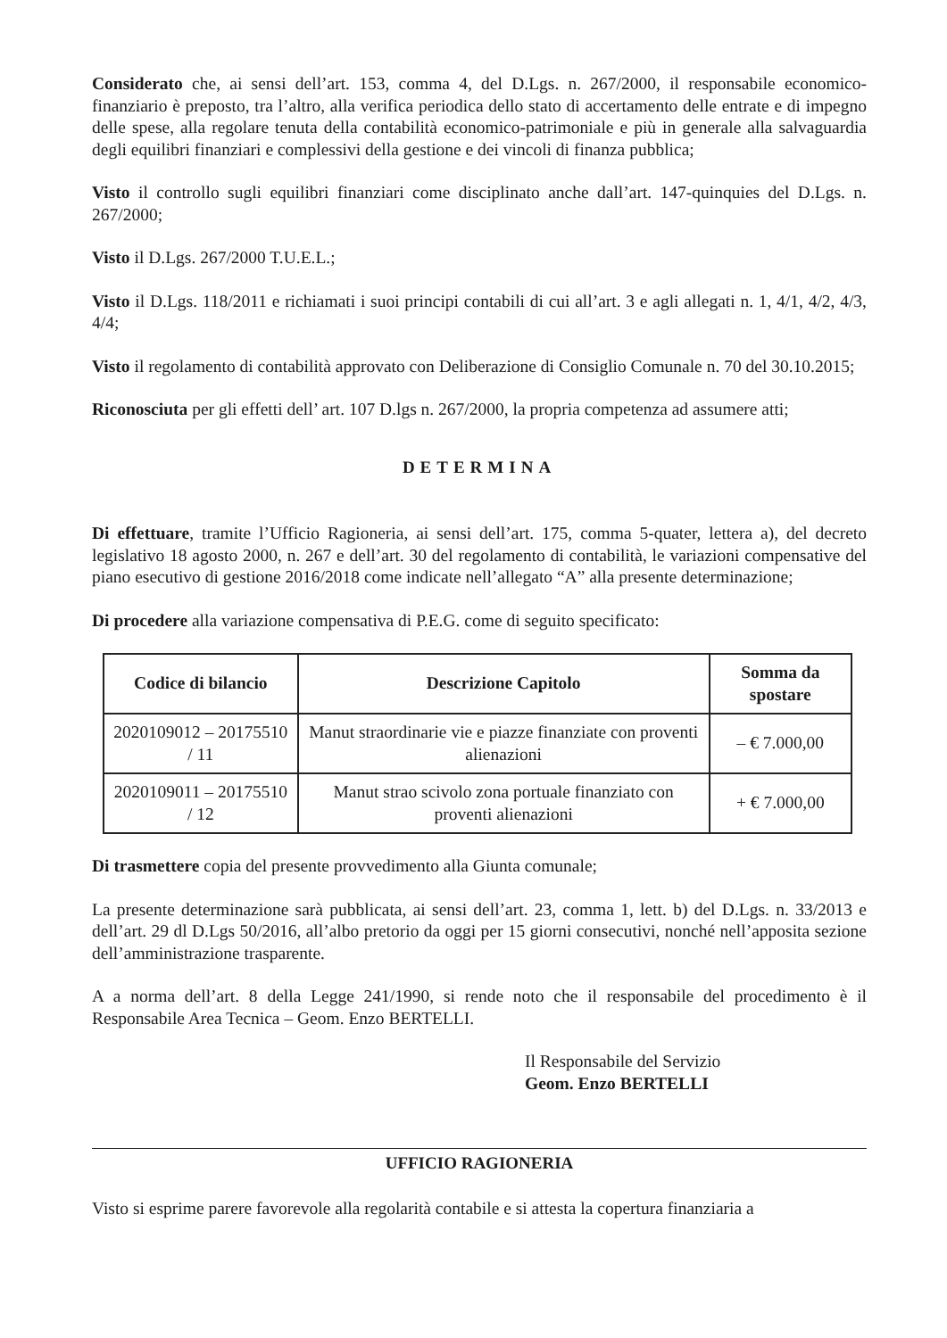Considerato che, ai sensi dell’art. 153, comma 4, del D.Lgs. n. 267/2000, il responsabile economico-finanziario è preposto, tra l’altro, alla verifica periodica dello stato di accertamento delle entrate e di impegno delle spese, alla regolare tenuta della contabilità economico-patrimoniale e più in generale alla salvaguardia degli equilibri finanziari e complessivi della gestione e dei vincoli di finanza pubblica;
Visto il controllo sugli equilibri finanziari come disciplinato anche dall’art. 147-quinquies del D.Lgs. n. 267/2000;
Visto il D.Lgs. 267/2000 T.U.E.L.;
Visto il D.Lgs. 118/2011 e richiamati i suoi principi contabili di cui all’art. 3 e agli allegati n. 1, 4/1, 4/2, 4/3, 4/4;
Visto il regolamento di contabilità approvato con Deliberazione di Consiglio Comunale n. 70 del 30.10.2015;
Riconosciuta per gli effetti dell’ art. 107 D.lgs n. 267/2000, la propria competenza ad assumere atti;
DETERMINA
Di effettuare, tramite l’Ufficio Ragioneria, ai sensi dell’art. 175, comma 5-quater, lettera a), del decreto legislativo 18 agosto 2000, n. 267 e dell’art. 30 del regolamento di contabilità, le variazioni compensative del piano esecutivo di gestione 2016/2018 come indicate nell’allegato “A” alla presente determinazione;
Di procedere alla variazione compensativa di P.E.G. come di seguito specificato:
| Codice di bilancio | Descrizione Capitolo | Somma da spostare |
| --- | --- | --- |
| 2020109012 – 20175510 / 11 | Manut straordinarie vie e piazze finanziate con proventi alienazioni | – € 7.000,00 |
| 2020109011 – 20175510 / 12 | Manut strao scivolo zona portuale finanziato con proventi alienazioni | + € 7.000,00 |
Di trasmettere copia del presente provvedimento alla Giunta comunale;
La presente determinazione sarà pubblicata, ai sensi dell’art. 23, comma 1, lett. b) del D.Lgs. n. 33/2013 e dell’art. 29 dl D.Lgs 50/2016, all’albo pretorio da oggi per 15 giorni consecutivi, nonché nell’apposita sezione dell’amministrazione trasparente.
A a norma dell’art. 8 della Legge 241/1990, si rende noto che il responsabile del procedimento è il Responsabile Area Tecnica – Geom. Enzo BERTELLI.
Il Responsabile del Servizio
Geom. Enzo BERTELLI
UFFICIO RAGIONERIA
Visto si esprime parere favorevole alla regolarità contabile e si attesta la copertura finanziaria a